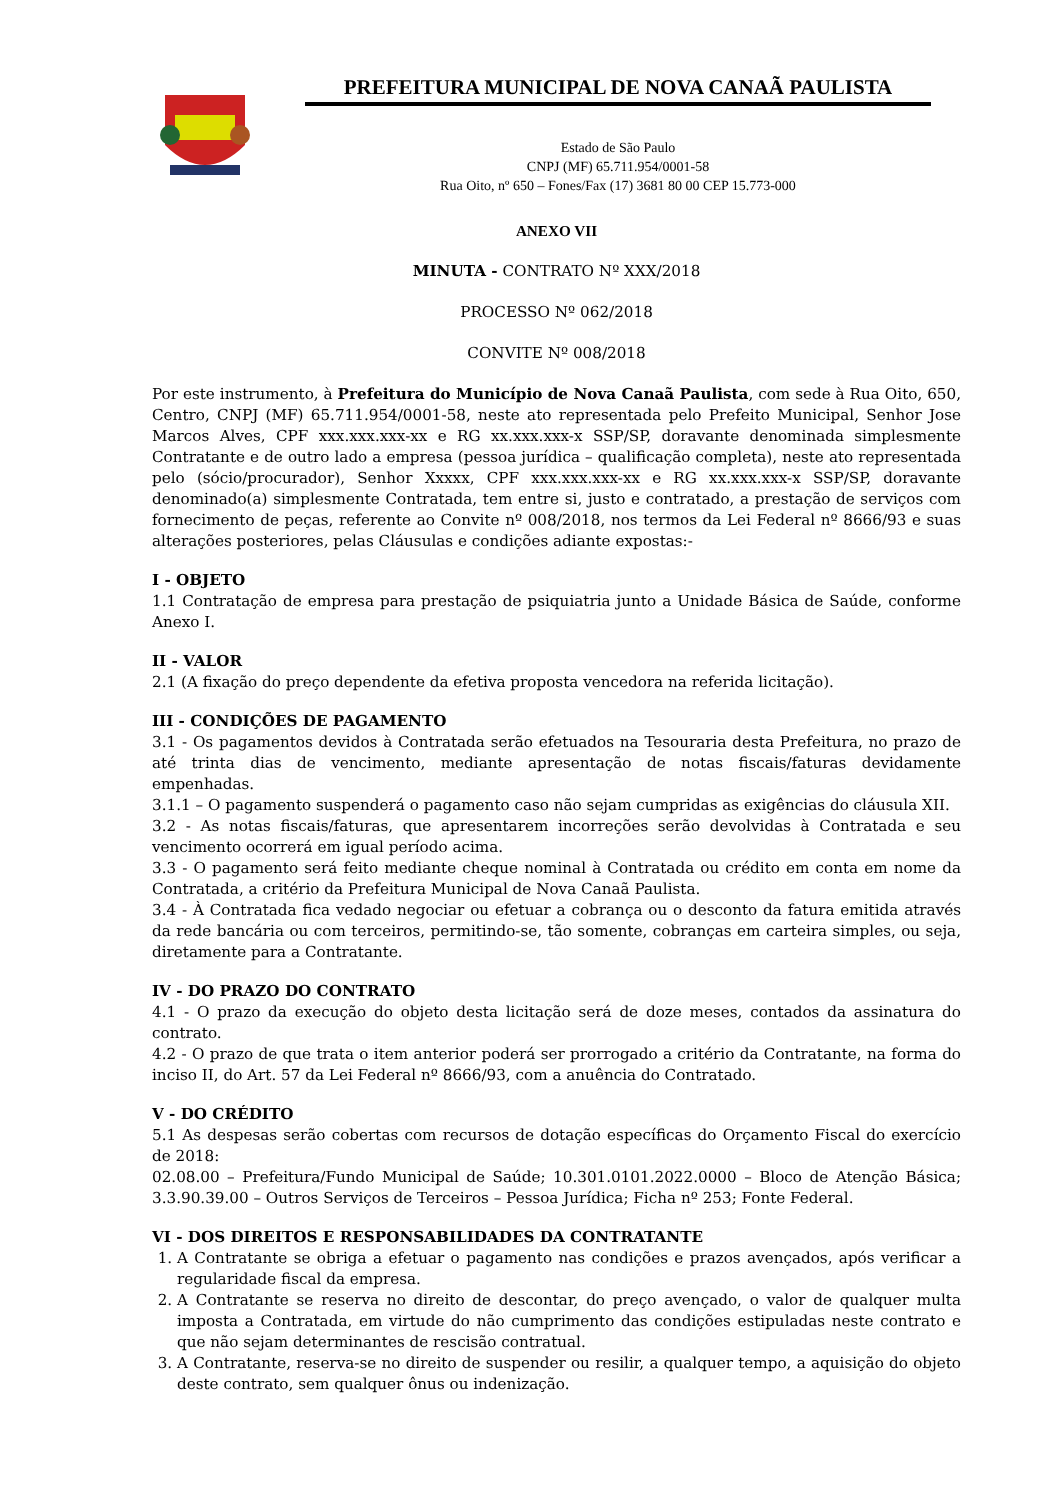PREFEITURA MUNICIPAL DE NOVA CANAÃ PAULISTA
Estado de São Paulo
CNPJ (MF) 65.711.954/0001-58
Rua Oito, nº 650 – Fones/Fax (17) 3681 80 00 CEP 15.773-000
ANEXO VII
MINUTA - CONTRATO Nº XXX/2018
PROCESSO Nº 062/2018
CONVITE Nº 008/2018
Por este instrumento, à Prefeitura do Município de Nova Canaã Paulista, com sede à Rua Oito, 650, Centro, CNPJ (MF) 65.711.954/0001-58, neste ato representada pelo Prefeito Municipal, Senhor Jose Marcos Alves, CPF xxx.xxx.xxx-xx e RG xx.xxx.xxx-x SSP/SP, doravante denominada simplesmente Contratante e de outro lado a empresa (pessoa jurídica – qualificação completa), neste ato representada pelo (sócio/procurador), Senhor Xxxxx, CPF xxx.xxx.xxx-xx e RG xx.xxx.xxx-x SSP/SP, doravante denominado(a) simplesmente Contratada, tem entre si, justo e contratado, a prestação de serviços com fornecimento de peças, referente ao Convite nº 008/2018, nos termos da Lei Federal nº 8666/93 e suas alterações posteriores, pelas Cláusulas e condições adiante expostas:-
I - OBJETO
1.1 Contratação de empresa para prestação de psiquiatria junto a Unidade Básica de Saúde, conforme Anexo I.
II - VALOR
2.1 (A fixação do preço dependente da efetiva proposta vencedora na referida licitação).
III - CONDIÇÕES DE PAGAMENTO
3.1 - Os pagamentos devidos à Contratada serão efetuados na Tesouraria desta Prefeitura, no prazo de até trinta dias de vencimento, mediante apresentação de notas fiscais/faturas devidamente empenhadas.
3.1.1 – O pagamento suspenderá o pagamento caso não sejam cumpridas as exigências do cláusula XII.
3.2 - As notas fiscais/faturas, que apresentarem incorreções serão devolvidas à Contratada e seu vencimento ocorrerá em igual período acima.
3.3 - O pagamento será feito mediante cheque nominal à Contratada ou crédito em conta em nome da Contratada, a critério da Prefeitura Municipal de Nova Canaã Paulista.
3.4 - À Contratada fica vedado negociar ou efetuar a cobrança ou o desconto da fatura emitida através da rede bancária ou com terceiros, permitindo-se, tão somente, cobranças em carteira simples, ou seja, diretamente para a Contratante.
IV - DO PRAZO DO CONTRATO
4.1 - O prazo da execução do objeto desta licitação será de doze meses, contados da assinatura do contrato.
4.2 - O prazo de que trata o item anterior poderá ser prorrogado a critério da Contratante, na forma do inciso II, do Art. 57 da Lei Federal nº 8666/93, com a anuência do Contratado.
V - DO CRÉDITO
5.1 As despesas serão cobertas com recursos de dotação específicas do Orçamento Fiscal do exercício de 2018:
02.08.00 – Prefeitura/Fundo Municipal de Saúde; 10.301.0101.2022.0000 – Bloco de Atenção Básica; 3.3.90.39.00 – Outros Serviços de Terceiros – Pessoa Jurídica; Ficha nº 253; Fonte Federal.
VI - DOS DIREITOS E RESPONSABILIDADES DA CONTRATANTE
1. A Contratante se obriga a efetuar o pagamento nas condições e prazos avençados, após verificar a regularidade fiscal da empresa.
2. A Contratante se reserva no direito de descontar, do preço avençado, o valor de qualquer multa imposta a Contratada, em virtude do não cumprimento das condições estipuladas neste contrato e que não sejam determinantes de rescisão contratual.
3. A Contratante, reserva-se no direito de suspender ou resilir, a qualquer tempo, a aquisição do objeto deste contrato, sem qualquer ônus ou indenização.